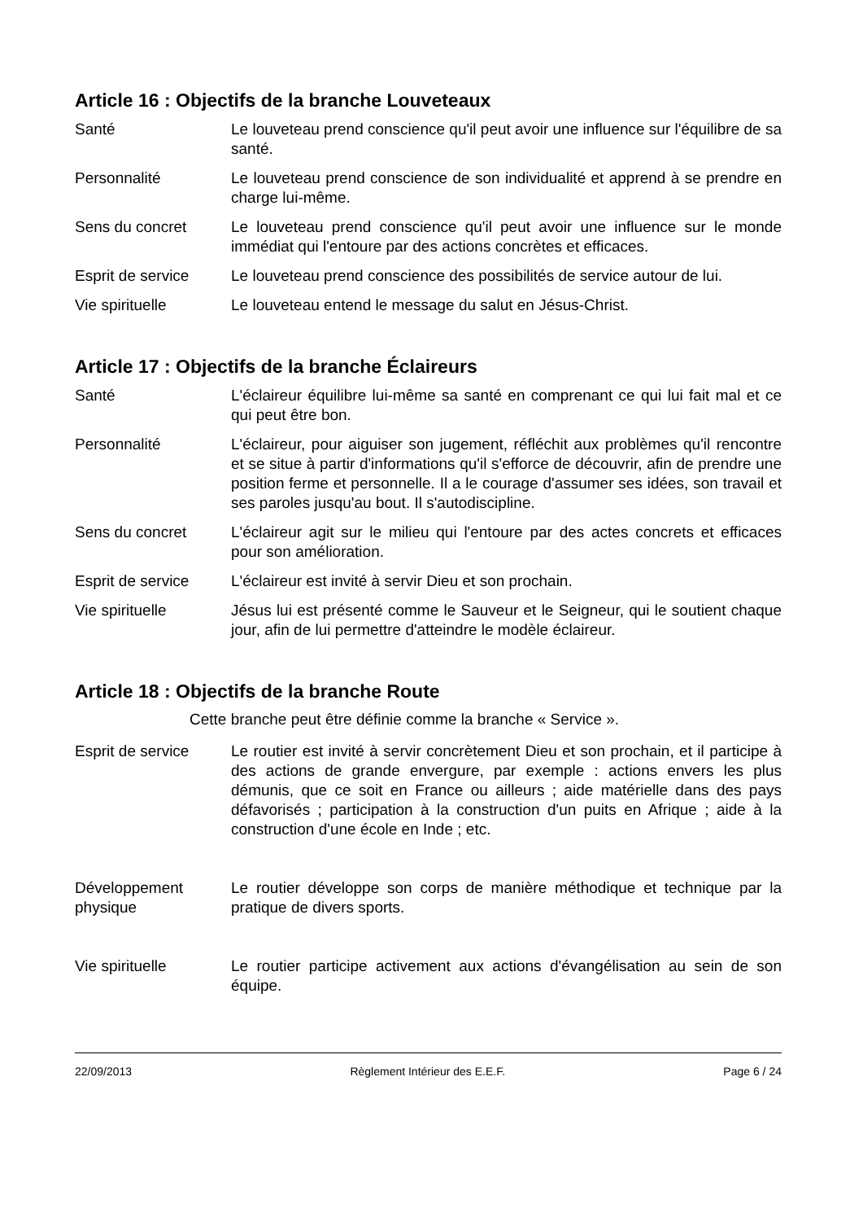Article 16 : Objectifs de la branche Louveteaux
Santé Le louveteau prend conscience qu'il peut avoir une influence sur l'équilibre de sa santé.
Personnalité Le louveteau prend conscience de son individualité et apprend à se prendre en charge lui-même.
Sens du concret Le louveteau prend conscience qu'il peut avoir une influence sur le monde immédiat qui l'entoure par des actions concrètes et efficaces.
Esprit de service
Le louveteau prend conscience des possibilités de service autour de lui.
Vie spirituelle Le louveteau entend le message du salut en Jésus-Christ.
Article 17 : Objectifs de la branche Éclaireurs
Santé L'éclaireur équilibre lui-même sa santé en comprenant ce qui lui fait mal et ce qui peut être bon.
Personnalité L'éclaireur, pour aiguiser son jugement, réfléchit aux problèmes qu'il rencontre et se situe à partir d'informations qu'il s'efforce de découvrir, afin de prendre une position ferme et personnelle. Il a le courage d'assumer ses idées, son travail et ses paroles jusqu'au bout. Il s'autodiscipline.
Sens du concret L'éclaireur agit sur le milieu qui l'entoure par des actes concrets et efficaces pour son amélioration.
Esprit de service
L'éclaireur est invité à servir Dieu et son prochain.
Vie spirituelle Jésus lui est présenté comme le Sauveur et le Seigneur, qui le soutient chaque jour, afin de lui permettre d'atteindre le modèle éclaireur.
Article 18 : Objectifs de la branche Route
Cette branche peut être définie comme la branche « Service ».
Esprit de service
Le routier est invité à servir concrètement Dieu et son prochain, et il participe à des actions de grande envergure, par exemple : actions envers les plus démunis, que ce soit en France ou ailleurs ; aide matérielle dans des pays défavorisés ; participation à la construction d'un puits en Afrique ; aide à la construction d'une école en Inde ; etc.
Développement physique
Le routier développe son corps de manière méthodique et technique par la pratique de divers sports.
Vie spirituelle Le routier participe activement aux actions d'évangélisation au sein de son équipe.
22/09/2013 Règlement Intérieur des E.E.F. Page 6 / 24